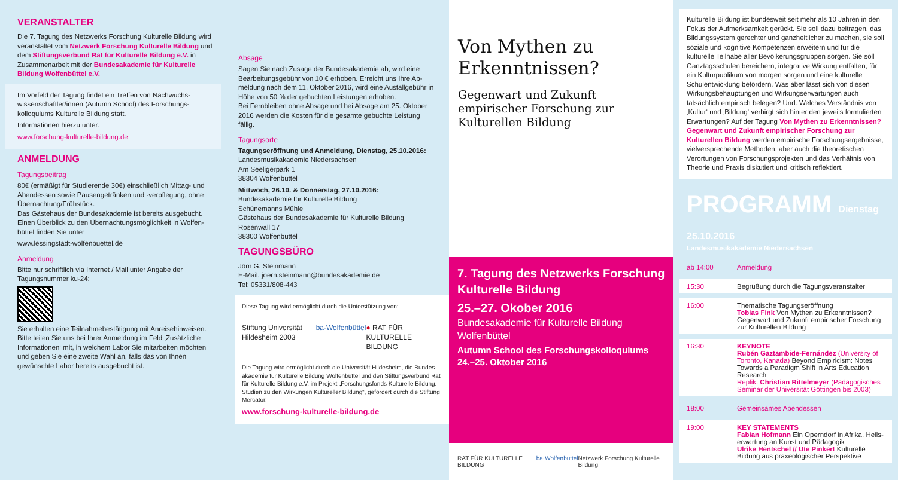VERANSTALTER
Die 7. Tagung des Netzwerks Forschung Kulturelle Bildung wird veranstaltet vom Netzwerk Forschung Kulturelle Bildung und dem Stiftungsverbund Rat für Kulturelle Bildung e.V. in Zusammenarbeit mit der Bundesakademie für Kulturelle Bildung Wolfenbüttel e.V.
Im Vorfeld der Tagung findet ein Treffen von Nachwuchs­wissenschaftler/innen (Autumn School) des Forschungs­kolloquiums Kulturelle Bildung statt.
Informationen hierzu unter:
www.forschung-kulturelle-bildung.de
ANMELDUNG
Tagungsbeitrag
80€ (ermäßigt für Studierende 30€) einschließlich Mittag- und Abendessen sowie Pausengetränken und -verpflegung, ohne Übernachtung/Frühstück.
Das Gästehaus der Bundesakademie ist bereits ausgebucht. Einen Überblick zu den Übernachtungsmöglichkeit in Wolfen­büttel finden Sie unter
www.lessingstadt-wolfenbuettel.de
Anmeldung
Bitte nur schriftlich via Internet / Mail unter Angabe der Tagungsnummer ku-24:
Sie erhalten eine Teilnahmebestätigung mit Anreisehinweisen. Bitte teilen Sie uns bei Ihrer Anmeldung im Feld ‚Zusätzliche Informationen‘ mit, in welchem Labor Sie mitarbeiten möch­ten und geben Sie eine zweite Wahl an, falls das von Ihnen gewünschte Labor bereits ausgebucht ist.
Absage
Sagen Sie nach Zusage der Bundesakademie ab, wird eine Bearbeitungsgebühr von 10 € erhoben. Erreicht uns Ihre Ab­meldung nach dem 11. Oktober 2016, wird eine Ausfallgebühr in Höhe von 50 % der gebuchten Leistungen erhoben.
Bei Fernbleiben ohne Absage und bei Absage am 25. Oktober 2016 werden die Kosten für die gesamte gebuchte Leistung fällig.
Tagungsorte
Tagungseröffnung und Anmeldung, Dienstag, 25.10.2016:
Landesmusikakademie Niedersachsen
Am Seeligerpark 1
38304 Wolfenbüttel
Mittwoch, 26.10. & Donnerstag, 27.10.2016:
Bundesakademie für Kulturelle Bildung
Schünemanns Mühle
Gästehaus der Bundesakademie für Kulturelle Bildung
Rosenwall 17
38300 Wolfenbüttel
TAGUNGSBÜRO
Jörn G. Steinmann
E-Mail: joern.steinmann@bundesakademie.de
Tel: 05331/808-443
Diese Tagung wird ermöglicht durch die Unterstützung von:
Stiftung Universität Hildesheim 2003 ba·Wolfenbüttel ● RAT FÜR KULTURELLE BILDUNG
Die Tagung wird ermöglicht durch die Universität Hildesheim, die Bundes­akademie für Kulturelle Bildung Wolfenbüttel und den Stiftungsverbund Rat für Kulturelle Bildung e.V. im Projekt „Forschungsfonds Kulturelle Bildung. Studien zu den Wirkungen Kultureller Bildung“, gefördert durch die Stiftung Mercator.
www.forschung-kulturelle-bildung.de
Von Mythen zu Erkenntnissen?
Gegenwart und Zukunft empirischer Forschung zur Kulturellen Bildung
7. Tagung des Netzwerks Forschung Kulturelle Bildung
25.–27. Okober 2016
Bundesakademie für Kulturelle Bildung Wolfenbüttel
Autumn School des Forschungskolloquiums
24.–25. Oktober 2016
RAT FÜR KULTURELLE BILDUNG ba·Wolfenbüttel Netzwerk Forschung Kulturelle Bildung
Kulturelle Bildung ist bundesweit seit mehr als 10 Jahren in den Fokus der Aufmerksamkeit gerückt. Sie soll dazu beitra­gen, das Bildungssystem gerechter und ganzheitlicher zu machen, sie soll soziale und kognitive Kompetenzen erweitern und für die kulturelle Teilhabe aller Bevölkerungsgruppen sorgen. Sie soll Ganztagsschulen bereichern, integrative Wirkung entfalten, für ein Kulturpublikum von morgen sorgen und eine kulturelle Schulentwicklung befördern. Was aber lässt sich von diesen Wirkungsbehauptungen und Wirkungserwartungen auch tatsächlich empirisch belegen? Und: Welches Verständ­nis von ‚Kultur‘ und ‚Bildung‘ verbirgt sich hinter den jeweils formulierten Erwartungen? Auf der Tagung Von Mythen zu Erkenntnissen? Gegenwart und Zukunft empirischer Forschung zur Kulturellen Bildung werden empirische Forschungsergebnisse, vielversprechende Methoden, aber auch die theoretischen Verortungen von Forschungsprojekten und das Verhältnis von Theorie und Praxis diskutiert und kritisch reflektiert.
PROGRAMM Dienstag 25.10.2016
Landesmusikakademie Niedersachsen
| ab 14:00 | Anmeldung |
| 15:30 | Begrüßung durch die Tagungsveranstalter |
| 16:00 | Thematische Tagungseröffnung Tobias Fink Von Mythen zu Erkenntnissen? Gegenwart und Zukunft empirischer Forschung zur Kulturellen Bildung |
| 16:30 | KEYNOTE Rubén Gaztambide-Fernández (University of To­ronto, Kanada) Beyond Empiricism: Notes Towards a Paradigm Shift in Arts Education Research Replik: Christian Rittelmeyer (Pädagogisches Seminar der Universität Göttingen bis 2003) |
| 18:00 | Gemeinsames Abendessen |
| 19:00 | KEY STATEMENTS Fabian Hofmann Ein Operndorf in Afrika. Heils­erwartung an Kunst und Pädagogik Ulrike Hentschel // Ute Pinkert Kulturelle Bildung aus praxeologischer Perspektive |